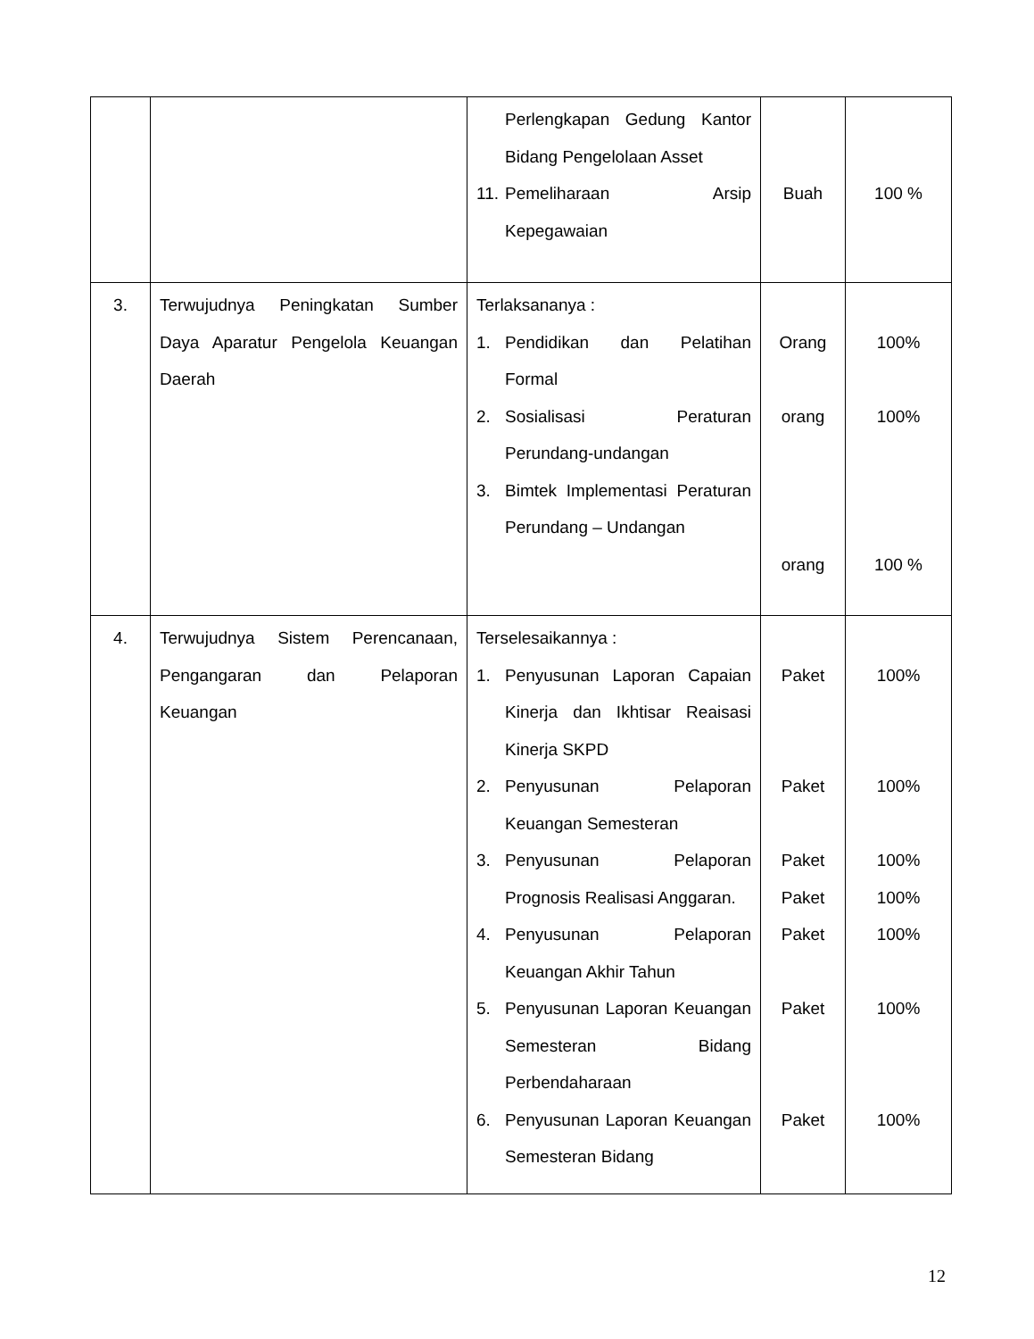| | | Perlengkapan Gedung Kantor Bidang Pengelolaan Asset 11. Pemeliharaan Arsip Kepegawaian | Buah | 100 % |
| 3. | Terwujudnya Peningkatan Sumber Daya Aparatur Pengelola Keuangan Daerah | Terlaksananya : 1. Pendidikan dan Pelatihan Formal 2. Sosialisasi Peraturan Perundang-undangan 3. Bimtek Implementasi Peraturan Perundang – Undangan | Orang orang orang | 100% 100% 100 % |
| 4. | Terwujudnya Sistem Perencanaan, Pengangaran dan Pelaporan Keuangan | Terselesaikannya : 1. Penyusunan Laporan Capaian Kinerja dan Ikhtisar Reaisasi Kinerja SKPD 2. Penyusunan Pelaporan Keuangan Semesteran 3. Penyusunan Pelaporan Prognosis Realisasi Anggaran. 4. Penyusunan Pelaporan Keuangan Akhir Tahun 5. Penyusunan Laporan Keuangan Semesteran Bidang Perbendaharaan 6. Penyusunan Laporan Keuangan Semesteran Bidang | Paket Paket Paket Paket Paket Paket Paket | 100% 100% 100% 100% 100% 100% 100% |
12